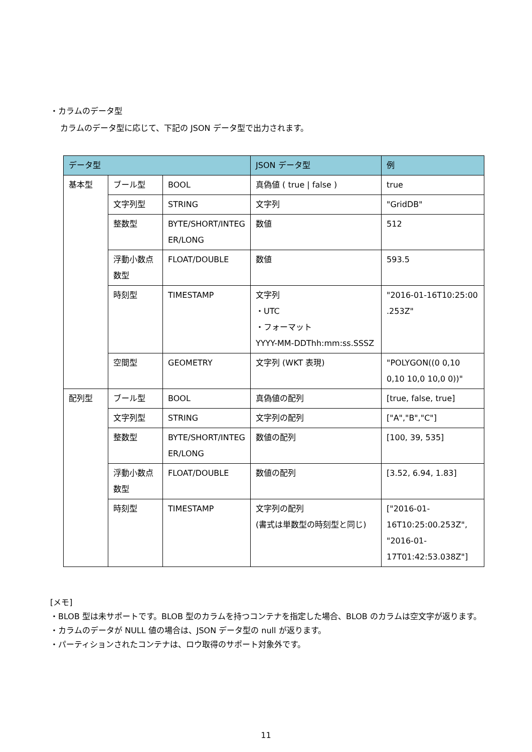・カラムのデータ型
カラムのデータ型に応じて、下記の JSON データ型で出力されます。
| データ型 | | | JSON データ型 | 例 |
| --- | --- | --- | --- | --- |
| 基本型 | ブール型 | BOOL | 真偽値 ( true / false ) | true |
| | 文字列型 | STRING | 文字列 | "GridDB" |
| | 整数型 | BYTE/SHORT/INTEG ER/LONG | 数値 | 512 |
| | 浮動小数点数型 | FLOAT/DOUBLE | 数値 | 593.5 |
| | 時刻型 | TIMESTAMP | 文字列 ・UTC ・フォーマット YYYY-MM-DDThh:mm:ss.SSSZ | "2016-01-16T10:25:00 .253Z" |
| | 空間型 | GEOMETRY | 文字列 (WKT 表現) | "POLYGON((0 0,10 0,10 10,0 10,0 0))" |
| 配列型 | ブール型 | BOOL | 真偽値の配列 | [true, false, true] |
| | 文字列型 | STRING | 文字列の配列 | ["A","B","C"] |
| | 整数型 | BYTE/SHORT/INTEG ER/LONG | 数値の配列 | [100, 39, 535] |
| | 浮動小数点数型 | FLOAT/DOUBLE | 数値の配列 | [3.52, 6.94, 1.83] |
| | 時刻型 | TIMESTAMP | 文字列の配列 (書式は単数型の時刻型と同じ) | ["2016-01-16T10:25:00.253Z", "2016-01-17T01:42:53.038Z"] |
[メモ]
・BLOB 型は未サポートです。BLOB 型のカラムを持つコンテナを指定した場合、BLOB のカラムは空文字が返ります。
・カラムのデータが NULL 値の場合は、JSON データ型の null が返ります。
・パーティションされたコンテナは、ロウ取得のサポート対象外です。
11